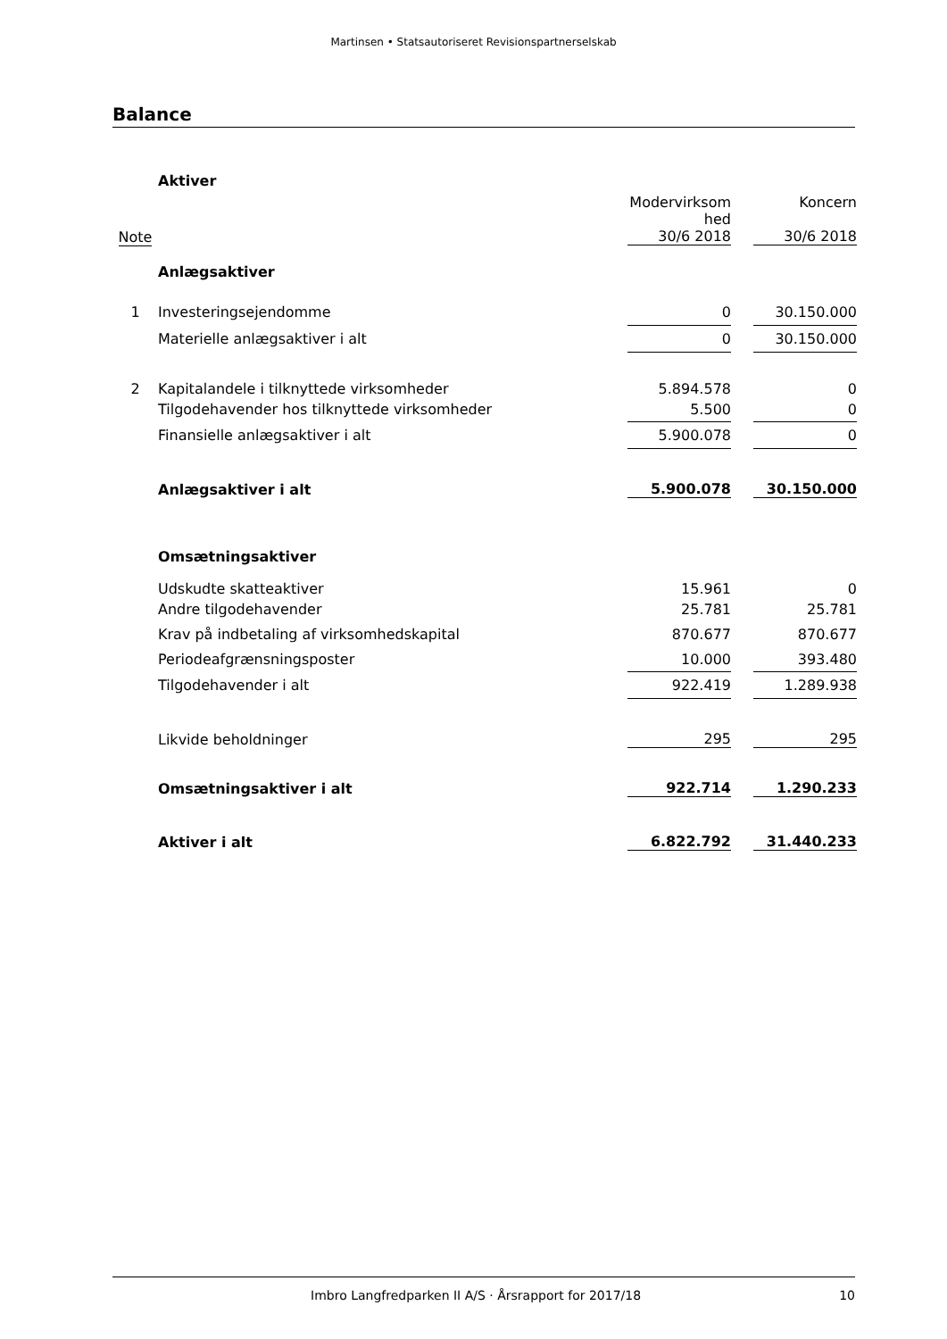Martinsen • Statsautoriseret Revisionspartnerselskab
Balance
| | Aktiver | | | |
| Note | | Modervirksom hed 30/6 2018 | | Koncern 30/6 2018 |
| | Anlægsaktiver | | | |
| 1 | Investeringsejendomme | 0 | | 30.150.000 |
| | Materielle anlægsaktiver i alt | 0 | | 30.150.000 |
| 2 | Kapitalandele i tilknyttede virksomheder | 5.894.578 | | 0 |
| | Tilgodehavender hos tilknyttede virksomheder | 5.500 | | 0 |
| | Finansielle anlægsaktiver i alt | 5.900.078 | | 0 |
| | Anlægsaktiver i alt | 5.900.078 | | 30.150.000 |
| | Omsætningsaktiver | | | |
| | Udskudte skatteaktiver | 15.961 | | 0 |
| | Andre tilgodehavender | 25.781 | | 25.781 |
| | Krav på indbetaling af virksomhedskapital | 870.677 | | 870.677 |
| | Periodeafgrænsningsposter | 10.000 | | 393.480 |
| | Tilgodehavender i alt | 922.419 | | 1.289.938 |
| | Likvide beholdninger | 295 | | 295 |
| | Omsætningsaktiver i alt | 922.714 | | 1.290.233 |
| | Aktiver i alt | 6.822.792 | | 31.440.233 |
Imbro Langfredparken II A/S · Årsrapport for 2017/18 10